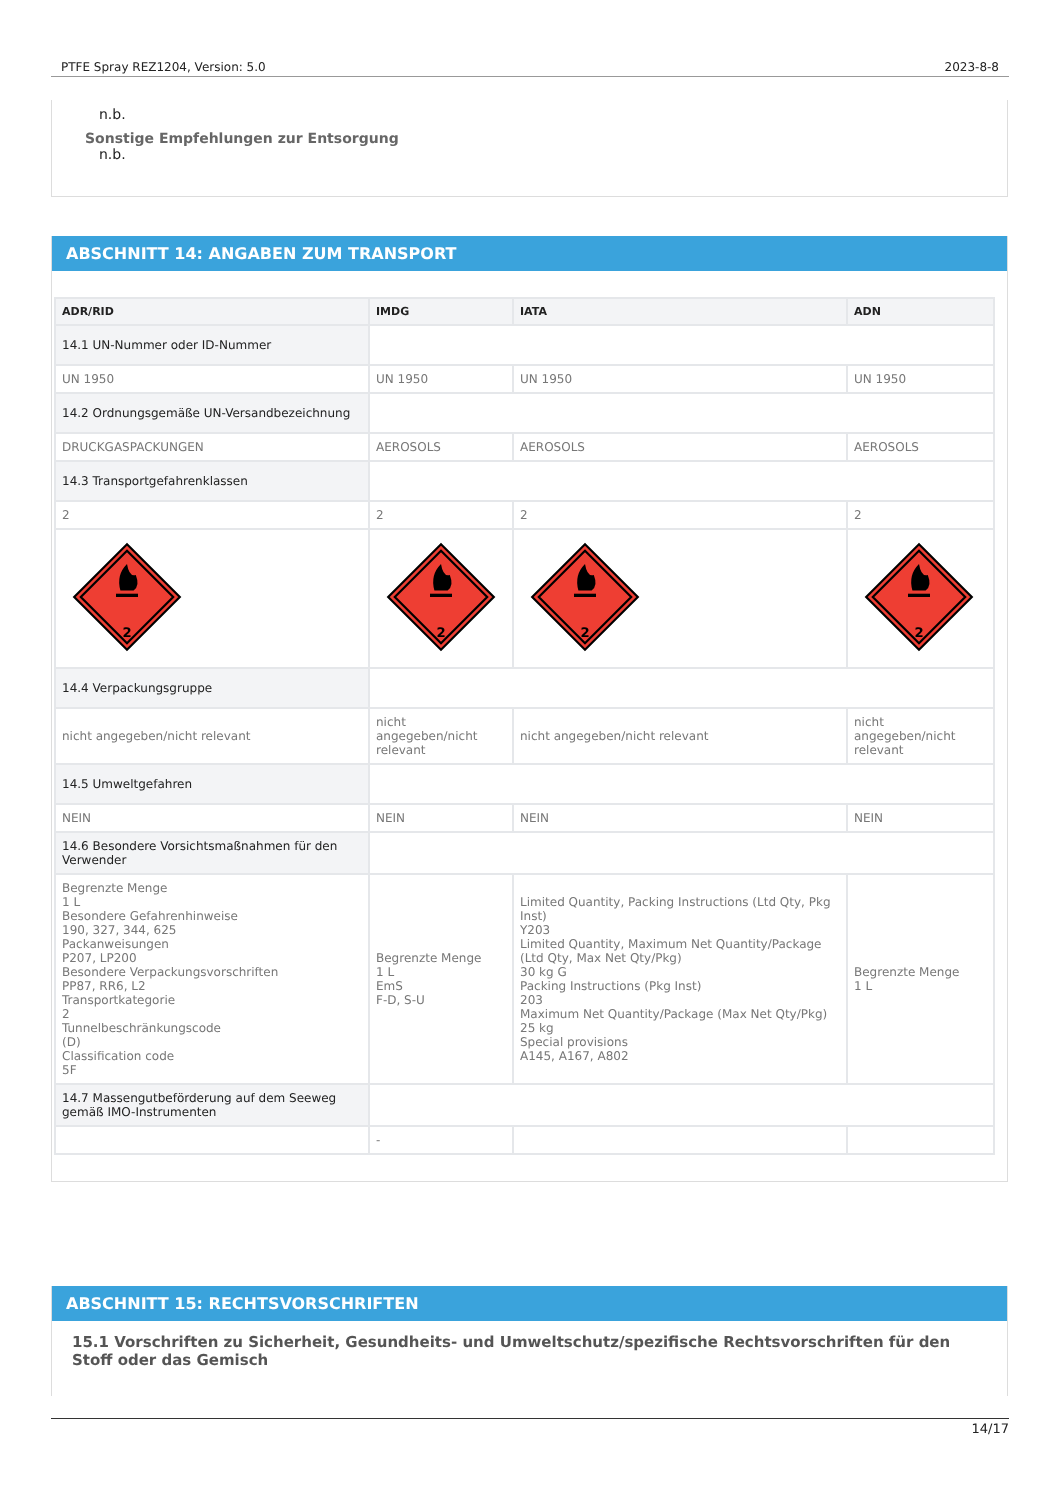PTFE Spray REZ1204, Version: 5.0 2023-8-8
n.b.
Sonstige Empfehlungen zur Entsorgung
n.b.
ABSCHNITT 14: ANGABEN ZUM TRANSPORT
| ADR/RID | IMDG | IATA | ADN |
| --- | --- | --- | --- |
| 14.1 UN-Nummer oder ID-Nummer | | | |
| UN 1950 | UN 1950 | UN 1950 | UN 1950 |
| 14.2 Ordnungsgemäße UN-Versandbezeichnung | | | |
| DRUCKGASPACKUNGEN | AEROSOLS | AEROSOLS | AEROSOLS |
| 14.3 Transportgefahrenklassen | | | |
| 2 | 2 | 2 | 2 |
| 2 | 2 | 2 | 2 |
| 14.4 Verpackungsgruppe | | | |
| nicht angegeben/nicht relevant | nicht angegeben/nicht relevant | nicht angegeben/nicht relevant | nicht angegeben/nicht relevant |
| 14.5 Umweltgefahren | | | |
| NEIN | NEIN | NEIN | NEIN |
| 14.6 Besondere Vorsichtsmaßnahmen für den Verwender | | | |
| Begrenzte Menge 1 L Besondere Gefahrenhinweise 190, 327, 344, 625 Packanweisungen P207, LP200 Besondere Verpackungsvorschriften PP87, RR6, L2 Transportkategorie 2 Tunnelbeschränkungscode (D) Classification code 5F | Begrenzte Menge 1 L EmS F-D, S-U | Limited Quantity, Packing Instructions (Ltd Qty, Pkg Inst) Y203 Limited Quantity, Maximum Net Quantity/Package (Ltd Qty, Max Net Qty/Pkg) 30 kg G Packing Instructions (Pkg Inst) 203 Maximum Net Quantity/Package (Max Net Qty/Pkg) 25 kg Special provisions A145, A167, A802 | Begrenzte Menge 1 L |
| 14.7 Massengutbeförderung auf dem Seeweg gemäß IMO-Instrumenten | | | |
| | - | | |
ABSCHNITT 15: RECHTSVORSCHRIFTEN
15.1 Vorschriften zu Sicherheit, Gesundheits- und Umweltschutz/spezifische Rechtsvorschriften für den Stoff oder das Gemisch
14/17